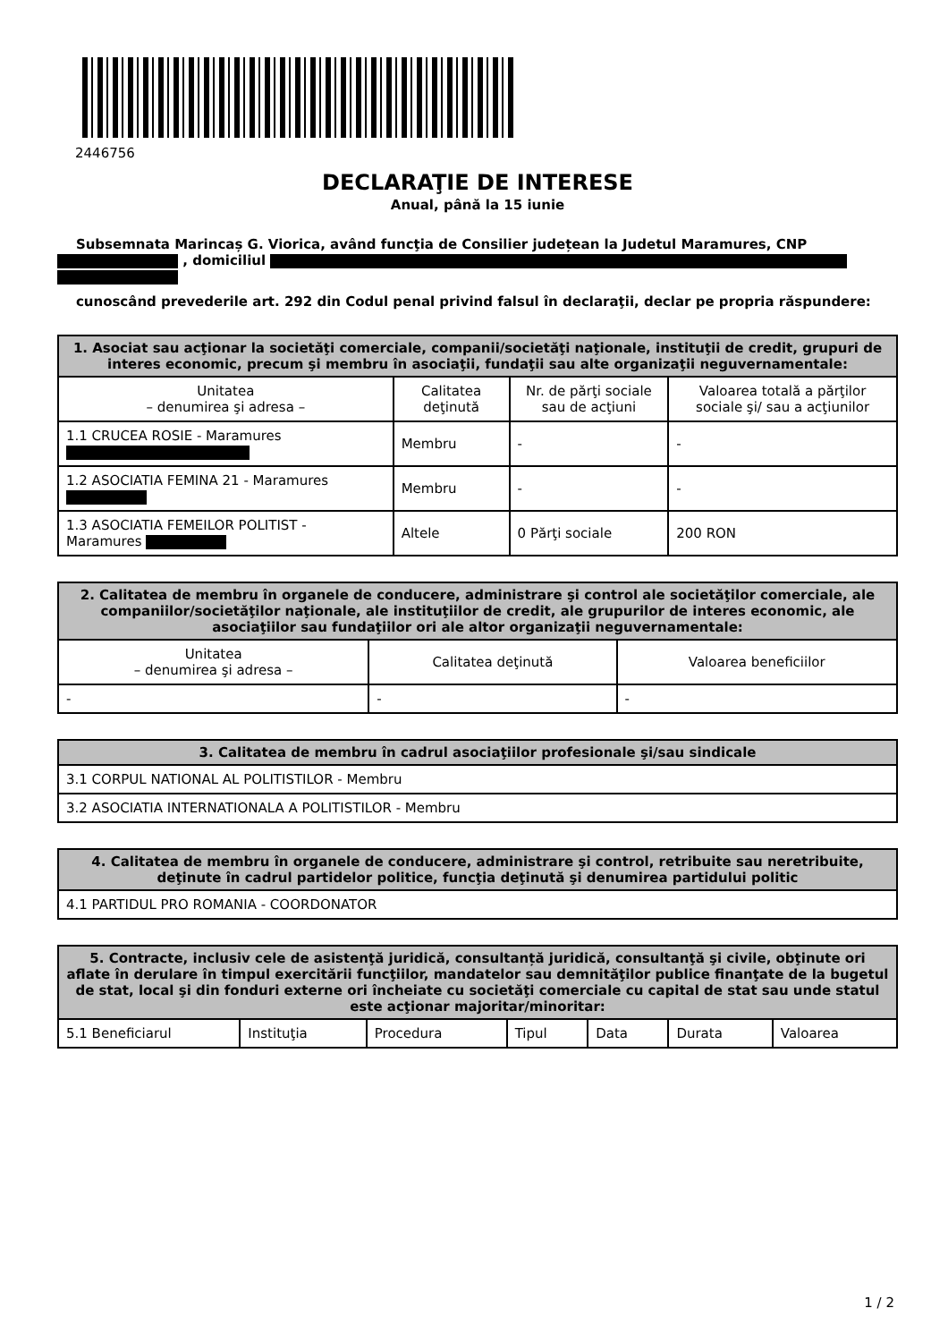2446756
DECLARAŢIE DE INTERESE
Anual, până la 15 iunie
Subsemnata Marincaș G. Viorica, având funcţia de Consilier județean la Judetul Maramures, CNP , domiciliul
cunoscând prevederile art. 292 din Codul penal privind falsul în declaraţii, declar pe propria răspundere:
| 1. Asociat sau acţionar la societăţi comerciale, companii/societăţi naţionale, instituţii de credit, grupuri de interes economic, precum şi membru în asociaţii, fundaţii sau alte organizaţii neguvernamentale: | | | |
| --- | --- | --- | --- |
| Unitatea – denumirea şi adresa – | Calitatea deţinută | Nr. de părţi sociale sau de acţiuni | Valoarea totală a părţilor sociale şi/ sau a acţiunilor |
| 1.1 CRUCEA ROSIE - Maramures | Membru | - | - |
| 1.2 ASOCIATIA FEMINA 21 - Maramures | Membru | - | - |
| 1.3 ASOCIATIA FEMEILOR POLITIST - Maramures | Altele | 0 Părţi sociale | 200 RON |
| 2. Calitatea de membru în organele de conducere, administrare şi control ale societăţilor comerciale, ale companiilor/societăţilor naţionale, ale instituţiilor de credit, ale grupurilor de interes economic, ale asociaţiilor sau fundaţiilor ori ale altor organizaţii neguvernamentale: | | |
| --- | --- | --- |
| Unitatea – denumirea şi adresa – | Calitatea deţinută | Valoarea beneficiilor |
| - | - | - |
| 3. Calitatea de membru în cadrul asociaţiilor profesionale şi/sau sindicale |
| --- |
| 3.1 CORPUL NATIONAL AL POLITISTILOR - Membru |
| 3.2 ASOCIATIA INTERNATIONALA A POLITISTILOR - Membru |
| 4. Calitatea de membru în organele de conducere, administrare şi control, retribuite sau neretribuite, deţinute în cadrul partidelor politice, funcţia deţinută şi denumirea partidului politic |
| --- |
| 4.1 PARTIDUL PRO ROMANIA - COORDONATOR |
| 5. Contracte, inclusiv cele de asistenţă juridică, consultanță juridică, consultanţă şi civile, obţinute ori aflate în derulare în timpul exercitării funcţiilor, mandatelor sau demnităţilor publice finanţate de la bugetul de stat, local şi din fonduri externe ori încheiate cu societăţi comerciale cu capital de stat sau unde statul este acţionar majoritar/minoritar: | | | | | | |
| --- | --- | --- | --- | --- | --- | --- |
| 5.1 Beneficiarul | Instituţia | Procedura | Tipul | Data | Durata | Valoarea |
1 / 2